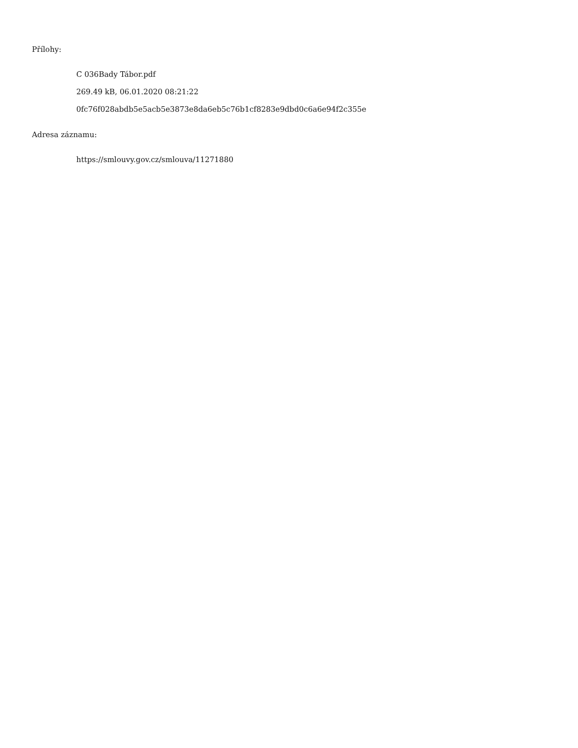Přílohy:
C 036Bady Tábor.pdf
269.49 kB, 06.01.2020 08:21:22
0fc76f028abdb5e5acb5e3873e8da6eb5c76b1cf8283e9dbd0c6a6e94f2c355e
Adresa záznamu:
https://smlouvy.gov.cz/smlouva/11271880